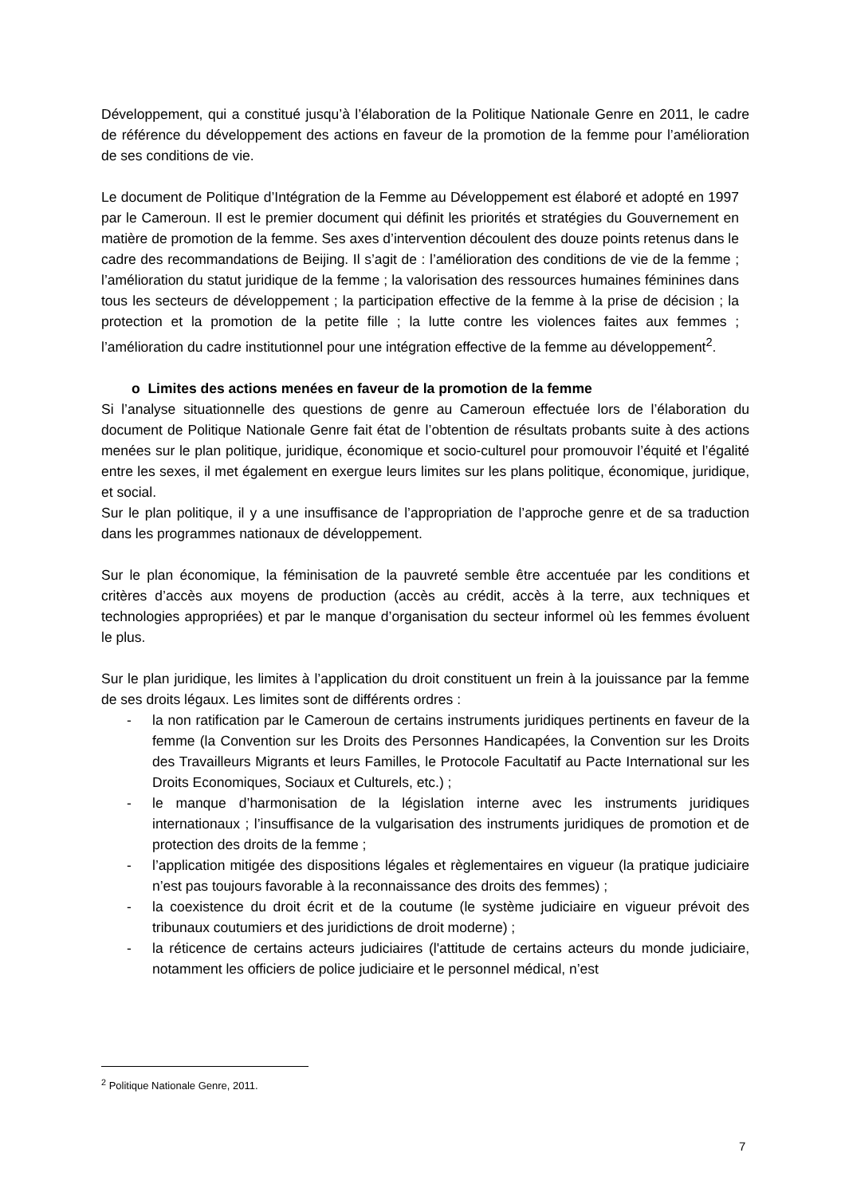Développement, qui a constitué jusqu’à l’élaboration de la Politique Nationale Genre en 2011, le cadre de référence du développement des actions en faveur de la promotion de la femme pour l’amélioration de ses conditions de vie.
Le document de Politique d’Intégration de la Femme au Développement est élaboré et adopté en 1997 par le Cameroun. Il est le premier document qui définit les priorités et stratégies du Gouvernement en matière de promotion de la femme. Ses axes d’intervention découlent des douze points retenus dans le cadre des recommandations de Beijing. Il s’agit de : l’amélioration des conditions de vie de la femme ; l’amélioration du statut juridique de la femme ; la valorisation des ressources humaines féminines dans tous les secteurs de développement ; la participation effective de la femme à la prise de décision ; la protection et la promotion de la petite fille ; la lutte contre les violences faites aux femmes ; l’amélioration du cadre institutionnel pour une intégration effective de la femme au développement<sup>2</sup>.
o Limites des actions menées en faveur de la promotion de la femme
Si l’analyse situationnelle des questions de genre au Cameroun effectuée lors de l’élaboration du document de Politique Nationale Genre fait état de l’obtention de résultats probants suite à des actions menées sur le plan politique, juridique, économique et socio-culturel pour promouvoir l’équité et l’égalité entre les sexes, il met également en exergue leurs limites sur les plans politique, économique, juridique, et social.
Sur le plan politique, il y a une insuffisance de l’appropriation de l’approche genre et de sa traduction dans les programmes nationaux de développement.
Sur le plan économique, la féminisation de la pauvreté semble être accentuée par les conditions et critères d’accès aux moyens de production (accès au crédit, accès à la terre, aux techniques et technologies appropriées) et par le manque d’organisation du secteur informel où les femmes évoluent le plus.
Sur le plan juridique, les limites à l’application du droit constituent un frein à la jouissance par la femme de ses droits légaux. Les limites sont de différents ordres :
- la non ratification par le Cameroun de certains instruments juridiques pertinents en faveur de la femme (la Convention sur les Droits des Personnes Handicapées, la Convention sur les Droits des Travailleurs Migrants et leurs Familles, le Protocole Facultatif au Pacte International sur les Droits Economiques, Sociaux et Culturels, etc.) ;
- le manque d’harmonisation de la législation interne avec les instruments juridiques internationaux ; l’insuffisance de la vulgarisation des instruments juridiques de promotion et de protection des droits de la femme ;
- l’application mitigée des dispositions légales et règlementaires en vigueur (la pratique judiciaire n’est pas toujours favorable à la reconnaissance des droits des femmes) ;
- la coexistence du droit écrit et de la coutume (le système judiciaire en vigueur prévoit des tribunaux coutumiers et des juridictions de droit moderne) ;
- la réticence de certains acteurs judiciaires (l'attitude de certains acteurs du monde judiciaire, notamment les officiers de police judiciaire et le personnel médical, n’est
<sup>2</sup> Politique Nationale Genre, 2011.
7